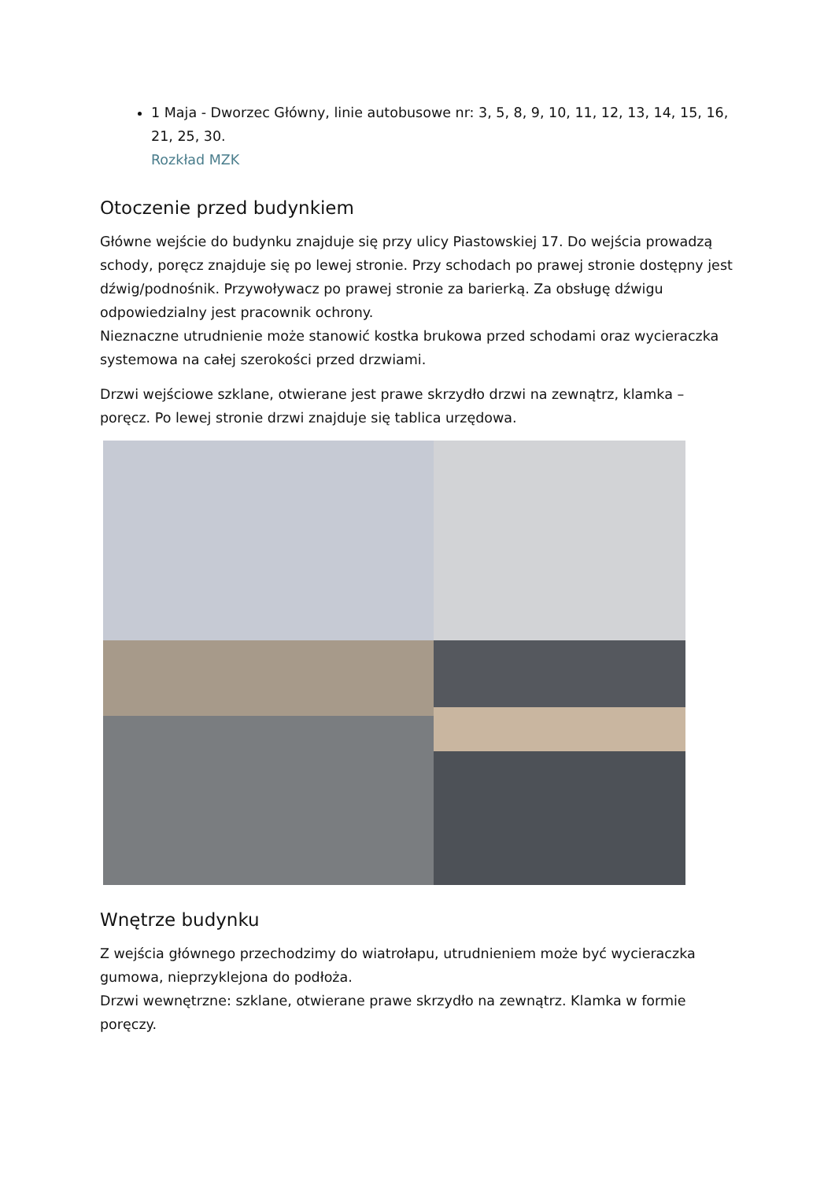1 Maja - Dworzec Główny, linie autobusowe nr: 3, 5, 8, 9, 10, 11, 12, 13, 14, 15, 16, 21, 25, 30.
Rozkład MZK
Otoczenie przed budynkiem
Główne wejście do budynku znajduje się przy ulicy Piastowskiej 17. Do wejścia prowadzą schody, poręcz znajduje się po lewej stronie. Przy schodach po prawej stronie dostępny jest dźwig/podnośnik. Przywoływacz po prawej stronie za barierką. Za obsługę dźwigu odpowiedzialny jest pracownik ochrony.
Nieznaczne utrudnienie może stanowić kostka brukowa przed schodami oraz wycieraczka systemowa na całej szerokości przed drzwiami.
Drzwi wejściowe szklane, otwierane jest prawe skrzydło drzwi na zewnątrz, klamka – poręcz. Po lewej stronie drzwi znajduje się tablica urzędowa.
Wnętrze budynku
Z wejścia głównego przechodzimy do wiatrołapu, utrudnieniem może być wycieraczka gumowa, nieprzyklejona do podłoża.
Drzwi wewnętrzne: szklane, otwierane prawe skrzydło na zewnątrz. Klamka w formie poręczy.